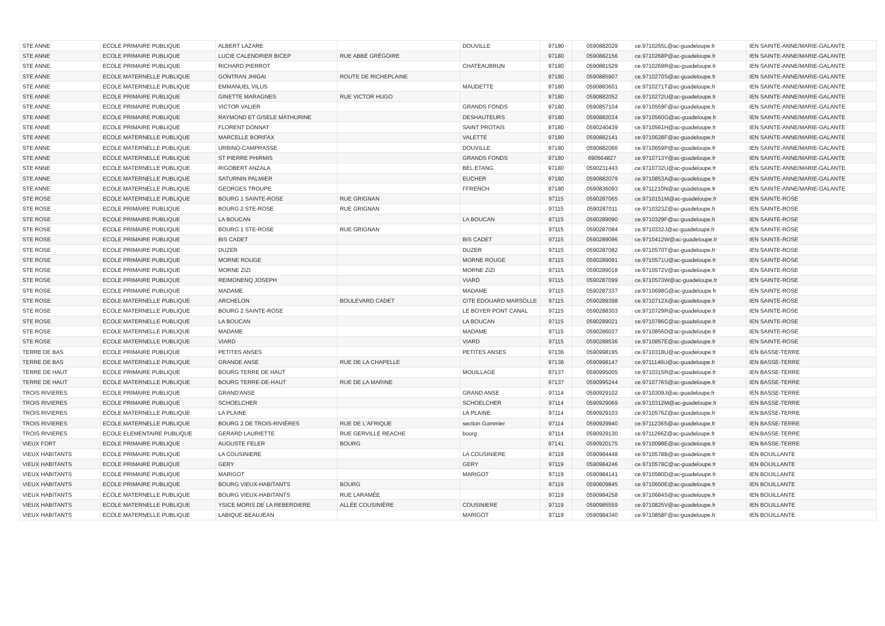| STE ANNE | ECOLE PRIMAIRE PUBLIQUE | ALBERT LAZARE | | DOUVILLE | 97180 | 0590882029 | ce.9710265L@ac-guadeloupe.fr | IEN SAINTE-ANNE/MARIE-GALANTE |
| STE ANNE | ECOLE PRIMAIRE PUBLIQUE | LUCIE CALENDRIER BICEP | RUE ABBÉ GRÉGOIRE | | 97180 | 0590882156 | ce.9710268P@ac-guadeloupe.fr | IEN SAINTE-ANNE/MARIE-GALANTE |
| STE ANNE | ECOLE PRIMAIRE PUBLIQUE | RICHARD PIERROT | | CHATEAUBRUN | 97180 | 0590881529 | ce.9710269R@ac-guadeloupe.fr | IEN SAINTE-ANNE/MARIE-GALANTE |
| STE ANNE | ECOLE MATERNELLE PUBLIQUE | GONTRAN JHIGAI | ROUTE DE RICHEPLAINE | | 97180 | 0590885907 | ce.9710270S@ac-guadeloupe.fr | IEN SAINTE-ANNE/MARIE-GALANTE |
| STE ANNE | ECOLE MATERNELLE PUBLIQUE | EMMANUEL VILUS | | MAUDETTE | 97180 | 0590883601 | ce.9710271T@ac-guadeloupe.fr | IEN SAINTE-ANNE/MARIE-GALANTE |
| STE ANNE | ECOLE PRIMAIRE PUBLIQUE | GINETTE MARAGNES | RUE VICTOR HUGO | | 97180 | 0590882052 | ce.9710272U@ac-guadeloupe.fr | IEN SAINTE-ANNE/MARIE-GALANTE |
| STE ANNE | ECOLE PRIMAIRE PUBLIQUE | VICTOR VALIER | | GRANDS FONDS | 97180 | 0590857104 | ce.9710559F@ac-guadeloupe.fr | IEN SAINTE-ANNE/MARIE-GALANTE |
| STE ANNE | ECOLE PRIMAIRE PUBLIQUE | RAYMOND ET GISELE MATHURINE | | DESHAUTEURS | 97180 | 0590882034 | ce.9710560G@ac-guadeloupe.fr | IEN SAINTE-ANNE/MARIE-GALANTE |
| STE ANNE | ECOLE PRIMAIRE PUBLIQUE | FLORENT DONNAT | | SAINT PROTAIS | 97180 | 0590240439 | ce.9710561H@ac-guadeloupe.fr | IEN SAINTE-ANNE/MARIE-GALANTE |
| STE ANNE | ECOLE MATERNELLE PUBLIQUE | MARCELLE BORIFAX | | VALETTE | 97180 | 0590882141 | ce.9710628F@ac-guadeloupe.fr | IEN SAINTE-ANNE/MARIE-GALANTE |
| STE ANNE | ECOLE MATERNELLE PUBLIQUE | URBINO-CAMPRASSE | | DOUVILLE | 97180 | 0590882066 | ce.9710659P@ac-guadeloupe.fr | IEN SAINTE-ANNE/MARIE-GALANTE |
| STE ANNE | ECOLE MATERNELLE PUBLIQUE | ST PIERRE PHIRMIS | | GRANDS FONDS | 97180 | 690564827 | ce.9710713Y@ac-guadeloupe.fr | IEN SAINTE-ANNE/MARIE-GALANTE |
| STE ANNE | ECOLE MATERNELLE PUBLIQUE | RIGOBERT ANZALA | | BEL ETANG | 97180 | 0590231443 | ce.9710732U@ac-guadeloupe.fr | IEN SAINTE-ANNE/MARIE-GALANTE |
| STE ANNE | ECOLE MATERNELLE PUBLIQUE | SATURNIN PALMIER | | EUCHER | 97180 | 0590882079 | ce.9710853A@ac-guadeloupe.fr | IEN SAINTE-ANNE/MARIE-GALANTE |
| STE ANNE | ECOLE MATERNELLE PUBLIQUE | GEORGES TROUPE | | FFRENCH | 97180 | 0590836093 | ce.9711210N@ac-guadeloupe.fr | IEN SAINTE-ANNE/MARIE-GALANTE |
| STE ROSE | ECOLE MATERNELLE PUBLIQUE | BOURG 1 SAINTE-ROSE | RUE GRIGNAN | | 97115 | 0590287065 | ce.9710151M@ac-guadeloupe.fr | IEN SAINTE-ROSE |
| STE ROSE | ECOLE PRIMAIRE PUBLIQUE | BOURG 2 STE-ROSE | RUE GRIGNAN | | 97115 | 0590287011 | ce.9710323Z@ac-guadeloupe.fr | IEN SAINTE-ROSE |
| STE ROSE | ECOLE PRIMAIRE PUBLIQUE | LA BOUCAN | | LA BOUCAN | 97115 | 0590289090 | ce.9710329F@ac-guadeloupe.fr | IEN SAINTE-ROSE |
| STE ROSE | ECOLE PRIMAIRE PUBLIQUE | BOURG 1 STE-ROSE | RUE GRIGNAN | | 97115 | 0590287084 | ce.9710332J@ac-guadeloupe.fr | IEN SAINTE-ROSE |
| STE ROSE | ECOLE PRIMAIRE PUBLIQUE | BIS CADET | | BIS CADET | 97115 | 0590289096 | ce.9710412W@ac-guadeloupe.fr | IEN SAINTE-ROSE |
| STE ROSE | ECOLE PRIMAIRE PUBLIQUE | DUZER | | DUZER | 97115 | 0590287082 | ce.9710570T@ac-guadeloupe.fr | IEN SAINTE-ROSE |
| STE ROSE | ECOLE PRIMAIRE PUBLIQUE | MORNE ROUGE | | MORNE ROUGE | 97115 | 0590289091 | ce.9710571U@ac-guadeloupe.fr | IEN SAINTE-ROSE |
| STE ROSE | ECOLE PRIMAIRE PUBLIQUE | MORNE ZIZI | | MORNE ZIZI | 97115 | 0590289018 | ce.9710572V@ac-guadeloupe.fr | IEN SAINTE-ROSE |
| STE ROSE | ECOLE PRIMAIRE PUBLIQUE | REIMONENQ JOSEPH | | VIARD | 97115 | 0590287099 | ce.9710573W@ac-guadeloupe.fr | IEN SAINTE-ROSE |
| STE ROSE | ECOLE PRIMAIRE PUBLIQUE | MADAME | | MADAME | 97115 | 0590287337 | ce.9710698G@ac-guadeloupe.fr | IEN SAINTE-ROSE |
| STE ROSE | ECOLE MATERNELLE PUBLIQUE | ARCHELON | BOULEVARD CADET | CITE EDOUARD MARSOLLE | 97115 | 0590289398 | ce.9710712X@ac-guadeloupe.fr | IEN SAINTE-ROSE |
| STE ROSE | ECOLE MATERNELLE PUBLIQUE | BOURG 2 SAINTE-ROSE | | LE BOYER PONT CANAL | 97115 | 0590288303 | ce.9710729R@ac-guadeloupe.fr | IEN SAINTE-ROSE |
| STE ROSE | ECOLE MATERNELLE PUBLIQUE | LA BOUCAN | | LA BOUCAN | 97115 | 0590289021 | ce.9710786C@ac-guadeloupe.fr | IEN SAINTE-ROSE |
| STE ROSE | ECOLE MATERNELLE PUBLIQUE | MADAME | | MADAME | 97115 | 0590286037 | ce.9710856D@ac-guadeloupe.fr | IEN SAINTE-ROSE |
| STE ROSE | ECOLE MATERNELLE PUBLIQUE | VIARD | | VIARD | 97115 | 0590288536 | ce.9710857E@ac-guadeloupe.fr | IEN SAINTE-ROSE |
| TERRE DE BAS | ECOLE PRIMAIRE PUBLIQUE | PETITES ANSES | | PETITES ANSES | 97136 | 0590998195 | ce.9710318U@ac-guadeloupe.fr | IEN BASSE-TERRE |
| TERRE DE BAS | ECOLE MATERNELLE PUBLIQUE | GRANDE ANSE | RUE DE LA CHAPELLE | | 97136 | 0590998147 | ce.9711146U@ac-guadeloupe.fr | IEN BASSE-TERRE |
| TERRE DE HAUT | ECOLE PRIMAIRE PUBLIQUE | BOURG TERRE DE HAUT | | MOUILLAGE | 97137 | 0590995005 | ce.9710315R@ac-guadeloupe.fr | IEN BASSE-TERRE |
| TERRE DE HAUT | ECOLE MATERNELLE PUBLIQUE | BOURG TERRE-DE-HAUT | RUE DE LA MARINE | | 97137 | 0590995244 | ce.9710776S@ac-guadeloupe.fr | IEN BASSE-TERRE |
| TROIS RIVIERES | ECOLE PRIMAIRE PUBLIQUE | GRAND'ANSE | | GRAND ANSE | 97114 | 0590929102 | ce.9710309J@ac-guadeloupe.fr | IEN BASSE-TERRE |
| TROIS RIVIERES | ECOLE PRIMAIRE PUBLIQUE | SCHOELCHER | | SCHOELCHER | 97114 | 0590929069 | ce.9710312M@ac-guadeloupe.fr | IEN BASSE-TERRE |
| TROIS RIVIERES | ECOLE MATERNELLE PUBLIQUE | LA PLAINE | | LA PLAINE | 97114 | 0590929103 | ce.9710576Z@ac-guadeloupe.fr | IEN BASSE-TERRE |
| TROIS RIVIERES | ECOLE MATERNELLE PUBLIQUE | BOURG 2 DE TROIS-RIVIÈRES | RUE DE L'AFRIQUE | section Gommier | 97114 | 0590929940 | ce.9711236S@ac-guadeloupe.fr | IEN BASSE-TERRE |
| TROIS RIVIERES | ECOLE ELEMENTAIRE PUBLIQUE | GERARD LAURIETTE | RUE GERVILLE REACHE | bourg | 97114 | 0590929130 | ce.9711266Z@ac-guadeloupe.fr | IEN BASSE-TERRE |
| VIEUX FORT | ECOLE PRIMAIRE PUBLIQUE | AUGUSTE FELER | BOURG | | 97141 | 0590920175 | ce.9710098E@ac-guadeloupe.fr | IEN BASSE-TERRE |
| VIEUX HABITANTS | ECOLE PRIMAIRE PUBLIQUE | LA COUSINIERE | | LA COUSINIERE | 97119 | 0590984448 | ce.9710578B@ac-guadeloupe.fr | IEN BOUILLANTE |
| VIEUX HABITANTS | ECOLE PRIMAIRE PUBLIQUE | GERY | | GERY | 97119 | 0590984246 | ce.9710579C@ac-guadeloupe.fr | IEN BOUILLANTE |
| VIEUX HABITANTS | ECOLE PRIMAIRE PUBLIQUE | MARIGOT | | MARIGOT | 97119 | 0590984141 | ce.9710580D@ac-guadeloupe.fr | IEN BOUILLANTE |
| VIEUX HABITANTS | ECOLE PRIMAIRE PUBLIQUE | BOURG VIEUX-HABITANTS | BOURG | | 97119 | 0590609845 | ce.9710650E@ac-guadeloupe.fr | IEN BOUILLANTE |
| VIEUX HABITANTS | ECOLE MATERNELLE PUBLIQUE | BOURG VIEUX-HABITANTS | RUE LARAMÉE | | 97119 | 0590984258 | ce.9710684S@ac-guadeloupe.fr | IEN BOUILLANTE |
| VIEUX HABITANTS | ECOLE MATERNELLE PUBLIQUE | YSICE MORIS DE LA REBERDIERE | ALLÉE COUSINIÈRE | COUSINIERE | 97119 | 0590985559 | ce.9710825V@ac-guadeloupe.fr | IEN BOUILLANTE |
| VIEUX HABITANTS | ECOLE MATERNELLE PUBLIQUE | LABIQUE-BEAUJEAN | | MARIGOT | 97119 | 0590984340 | ce.9710858F@ac-guadeloupe.fr | IEN BOUILLANTE |